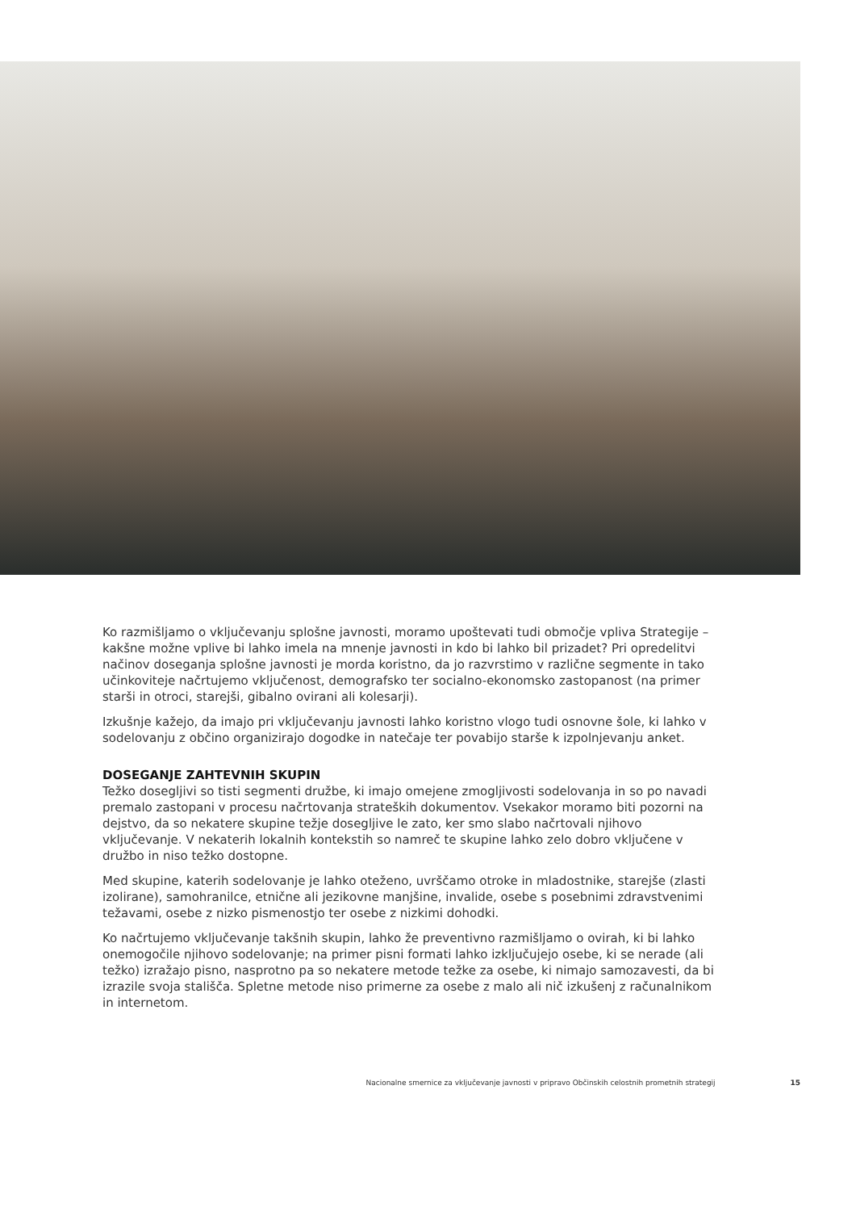Ko razmišljamo o vključevanju splošne javnosti, moramo upoštevati tudi območje vpliva Strategije – kakšne možne vplive bi lahko imela na mnenje javnosti in kdo bi lahko bil prizadet? Pri opredelitvi načinov doseganja splošne javnosti je morda koristno, da jo razvrstimo v različne segmente in tako učinkoviteje načrtujemo vključenost, demografsko ter socialno-ekonomsko zastopanost (na primer starši in otroci, starejši, gibalno ovirani ali kolesarji).
Izkušnje kažejo, da imajo pri vključevanju javnosti lahko koristno vlogo tudi osnovne šole, ki lahko v sodelovanju z občino organizirajo dogodke in natečaje ter povabijo starše k izpolnjevanju anket.
DOSEGANJE ZAHTEVNIH SKUPIN
Težko dosegljivi so tisti segmenti družbe, ki imajo omejene zmogljivosti sodelovanja in so po navadi premalo zastopani v procesu načrtovanja strateških dokumentov. Vsekakor moramo biti pozorni na dejstvo, da so nekatere skupine težje dosegljive le zato, ker smo slabo načrtovali njihovo vključevanje. V nekaterih lokalnih kontekstih so namreč te skupine lahko zelo dobro vključene v družbo in niso težko dostopne.
Med skupine, katerih sodelovanje je lahko oteženo, uvrščamo otroke in mladostnike, starejše (zlasti izolirane), samohranilce, etnične ali jezikovne manjšine, invalide, osebe s posebnimi zdravstvenimi težavami, osebe z nizko pismenostjo ter osebe z nizkimi dohodki.
Ko načrtujemo vključevanje takšnih skupin, lahko že preventivno razmišljamo o ovirah, ki bi lahko onemogočile njihovo sodelovanje; na primer pisni formati lahko izključujejo osebe, ki se nerade (ali težko) izražajo pisno, nasprotno pa so nekatere metode težke za osebe, ki nimajo samozavesti, da bi izrazile svoja stališča. Spletne metode niso primerne za osebe z malo ali nič izkušenj z računalnikom in internetom.
Nacionalne smernice za vključevanje javnosti v pripravo Občinskih celostnih prometnih strategij 15